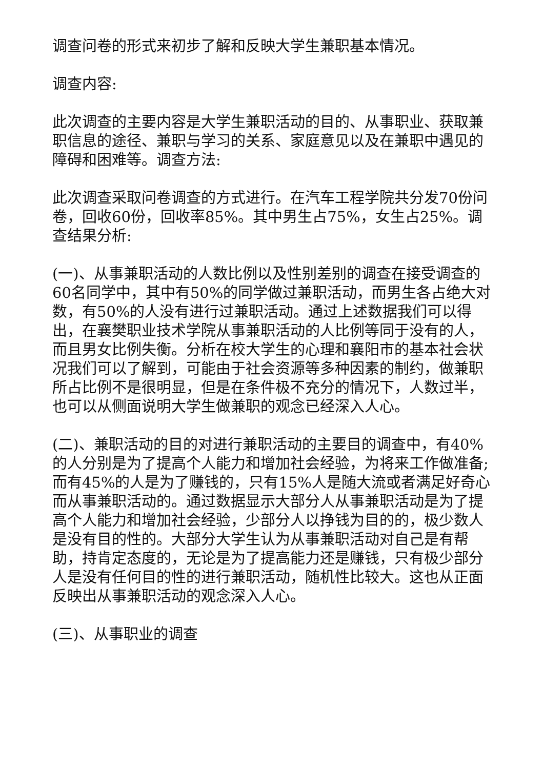调查问卷的形式来初步了解和反映大学生兼职基本情况。
调查内容:
此次调查的主要内容是大学生兼职活动的目的、从事职业、获取兼职信息的途径、兼职与学习的关系、家庭意见以及在兼职中遇见的障碍和困难等。调查方法:
此次调查采取问卷调查的方式进行。在汽车工程学院共分发70份问卷，回收60份，回收率85%。其中男生占75%，女生占25%。调查结果分析:
(一)、从事兼职活动的人数比例以及性别差别的调查在接受调查的60名同学中，其中有50%的同学做过兼职活动，而男生各占绝大对数，有50%的人没有进行过兼职活动。通过上述数据我们可以得出，在襄樊职业技术学院从事兼职活动的人比例等同于没有的人，而且男女比例失衡。分析在校大学生的心理和襄阳市的基本社会状况我们可以了解到，可能由于社会资源等多种因素的制约，做兼职所占比例不是很明显，但是在条件极不充分的情况下，人数过半，也可以从侧面说明大学生做兼职的观念已经深入人心。
(二)、兼职活动的目的对进行兼职活动的主要目的调查中，有40%的人分别是为了提高个人能力和增加社会经验，为将来工作做准备;而有45%的人是为了赚钱的，只有15%人是随大流或者满足好奇心而从事兼职活动的。通过数据显示大部分人从事兼职活动是为了提高个人能力和增加社会经验，少部分人以挣钱为目的的，极少数人是没有目的性的。大部分大学生认为从事兼职活动对自己是有帮助，持肯定态度的，无论是为了提高能力还是赚钱，只有极少部分人是没有任何目的性的进行兼职活动，随机性比较大。这也从正面反映出从事兼职活动的观念深入人心。
(三)、从事职业的调查